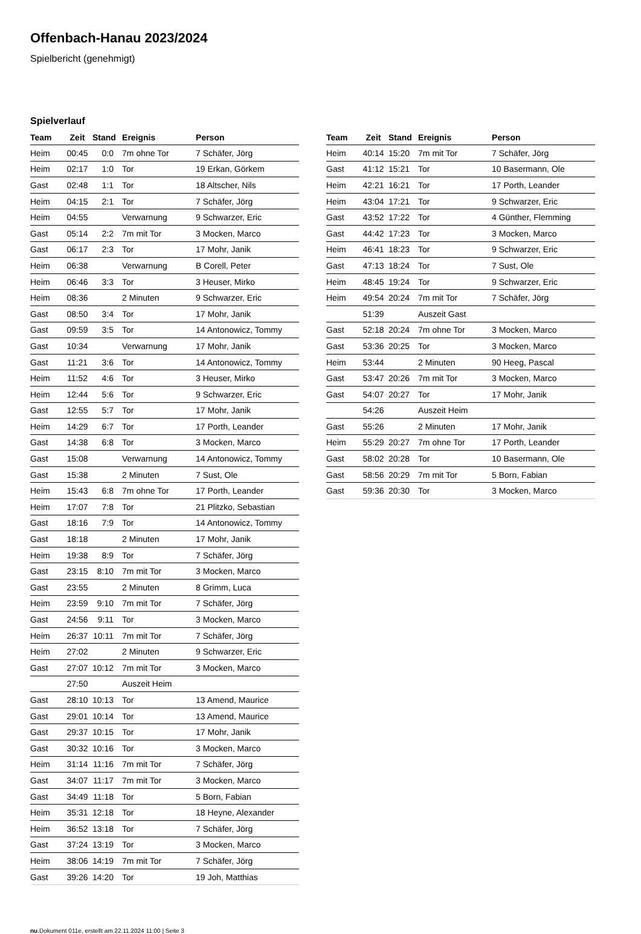Offenbach-Hanau 2023/2024
Spielbericht (genehmigt)
Spielverlauf
| Team | Zeit | Stand | Ereignis | Person |
| --- | --- | --- | --- | --- |
| Heim | 00:45 | 0:0 | 7m ohne Tor | 7 Schäfer, Jörg |
| Heim | 02:17 | 1:0 | Tor | 19 Erkan, Görkem |
| Gast | 02:48 | 1:1 | Tor | 18 Altscher, Nils |
| Heim | 04:15 | 2:1 | Tor | 7 Schäfer, Jörg |
| Heim | 04:55 | | Verwarnung | 9 Schwarzer, Eric |
| Gast | 05:14 | 2:2 | 7m mit Tor | 3 Mocken, Marco |
| Gast | 06:17 | 2:3 | Tor | 17 Mohr, Janik |
| Heim | 06:38 | | Verwarnung | B Corell, Peter |
| Heim | 06:46 | 3:3 | Tor | 3 Heuser, Mirko |
| Heim | 08:36 | | 2 Minuten | 9 Schwarzer, Eric |
| Gast | 08:50 | 3:4 | Tor | 17 Mohr, Janik |
| Gast | 09:59 | 3:5 | Tor | 14 Antonowicz, Tommy |
| Gast | 10:34 | | Verwarnung | 17 Mohr, Janik |
| Gast | 11:21 | 3:6 | Tor | 14 Antonowicz, Tommy |
| Heim | 11:52 | 4:6 | Tor | 3 Heuser, Mirko |
| Heim | 12:44 | 5:6 | Tor | 9 Schwarzer, Eric |
| Gast | 12:55 | 5:7 | Tor | 17 Mohr, Janik |
| Heim | 14:29 | 6:7 | Tor | 17 Porth, Leander |
| Gast | 14:38 | 6:8 | Tor | 3 Mocken, Marco |
| Gast | 15:08 | | Verwarnung | 14 Antonowicz, Tommy |
| Gast | 15:38 | | 2 Minuten | 7 Sust, Ole |
| Heim | 15:43 | 6:8 | 7m ohne Tor | 17 Porth, Leander |
| Heim | 17:07 | 7:8 | Tor | 21 Plitzko, Sebastian |
| Gast | 18:16 | 7:9 | Tor | 14 Antonowicz, Tommy |
| Gast | 18:18 | | 2 Minuten | 17 Mohr, Janik |
| Heim | 19:38 | 8:9 | Tor | 7 Schäfer, Jörg |
| Gast | 23:15 | 8:10 | 7m mit Tor | 3 Mocken, Marco |
| Gast | 23:55 | | 2 Minuten | 8 Grimm, Luca |
| Heim | 23:59 | 9:10 | 7m mit Tor | 7 Schäfer, Jörg |
| Gast | 24:56 | 9:11 | Tor | 3 Mocken, Marco |
| Heim | 26:37 | 10:11 | 7m mit Tor | 7 Schäfer, Jörg |
| Heim | 27:02 | | 2 Minuten | 9 Schwarzer, Eric |
| Gast | 27:07 | 10:12 | 7m mit Tor | 3 Mocken, Marco |
| | 27:50 | | Auszeit Heim | |
| Gast | 28:10 | 10:13 | Tor | 13 Amend, Maurice |
| Gast | 29:01 | 10:14 | Tor | 13 Amend, Maurice |
| Gast | 29:37 | 10:15 | Tor | 17 Mohr, Janik |
| Gast | 30:32 | 10:16 | Tor | 3 Mocken, Marco |
| Heim | 31:14 | 11:16 | 7m mit Tor | 7 Schäfer, Jörg |
| Gast | 34:07 | 11:17 | 7m mit Tor | 3 Mocken, Marco |
| Gast | 34:49 | 11:18 | Tor | 5 Born, Fabian |
| Heim | 35:31 | 12:18 | Tor | 18 Heyne, Alexander |
| Heim | 36:52 | 13:18 | Tor | 7 Schäfer, Jörg |
| Gast | 37:24 | 13:19 | Tor | 3 Mocken, Marco |
| Heim | 38:06 | 14:19 | 7m mit Tor | 7 Schäfer, Jörg |
| Gast | 39:26 | 14:20 | Tor | 19 Joh, Matthias |
| Team | Zeit | Stand | Ereignis | Person |
| --- | --- | --- | --- | --- |
| Heim | 40:14 | 15:20 | 7m mit Tor | 7 Schäfer, Jörg |
| Gast | 41:12 | 15:21 | Tor | 10 Basermann, Ole |
| Heim | 42:21 | 16:21 | Tor | 17 Porth, Leander |
| Heim | 43:04 | 17:21 | Tor | 9 Schwarzer, Eric |
| Gast | 43:52 | 17:22 | Tor | 4 Günther, Flemming |
| Gast | 44:42 | 17:23 | Tor | 3 Mocken, Marco |
| Heim | 46:41 | 18:23 | Tor | 9 Schwarzer, Eric |
| Gast | 47:13 | 18:24 | Tor | 7 Sust, Ole |
| Heim | 48:45 | 19:24 | Tor | 9 Schwarzer, Eric |
| Heim | 49:54 | 20:24 | 7m mit Tor | 7 Schäfer, Jörg |
| | 51:39 | | Auszeit Gast | |
| Gast | 52:18 | 20:24 | 7m ohne Tor | 3 Mocken, Marco |
| Gast | 53:36 | 20:25 | Tor | 3 Mocken, Marco |
| Heim | 53:44 | | 2 Minuten | 90 Heeg, Pascal |
| Gast | 53:47 | 20:26 | 7m mit Tor | 3 Mocken, Marco |
| Gast | 54:07 | 20:27 | Tor | 17 Mohr, Janik |
| | 54:26 | | Auszeit Heim | |
| Gast | 55:26 | | 2 Minuten | 17 Mohr, Janik |
| Heim | 55:29 | 20:27 | 7m ohne Tor | 17 Porth, Leander |
| Gast | 58:02 | 20:28 | Tor | 10 Basermann, Ole |
| Gast | 58:56 | 20:29 | 7m mit Tor | 5 Born, Fabian |
| Gast | 59:36 | 20:30 | Tor | 3 Mocken, Marco |
nu.Dokument 011e, erstellt am 22.11.2024 11:00 | Seite 3